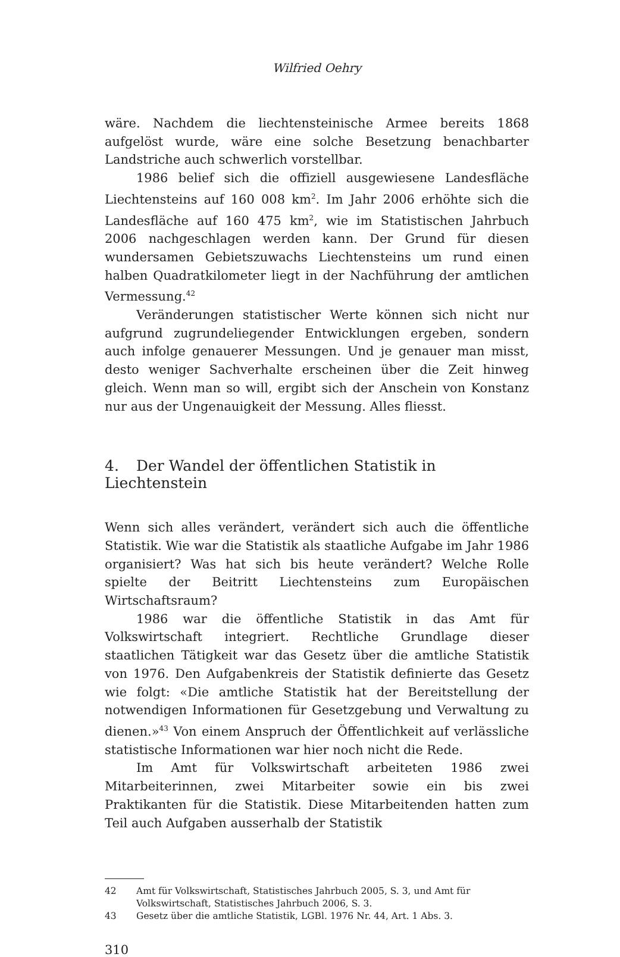Wilfried Oehry
wäre. Nachdem die liechtensteinische Armee bereits 1868 aufgelöst wurde, wäre eine solche Besetzung benachbarter Landstriche auch schwerlich vorstellbar.
1986 belief sich die offiziell ausgewiesene Landesfläche Liechtensteins auf 160 008 km<sup>2</sup>. Im Jahr 2006 erhöhte sich die Landesfläche auf 160 475 km<sup>2</sup>, wie im Statistischen Jahrbuch 2006 nachgeschlagen werden kann. Der Grund für diesen wundersamen Gebietszuwachs Liechtensteins um rund einen halben Quadratkilometer liegt in der Nachführung der amtlichen Vermessung.<sup>42</sup>
Veränderungen statistischer Werte können sich nicht nur aufgrund zugrundeliegender Entwicklungen ergeben, sondern auch infolge genauerer Messungen. Und je genauer man misst, desto weniger Sachverhalte erscheinen über die Zeit hinweg gleich. Wenn man so will, ergibt sich der Anschein von Konstanz nur aus der Ungenauigkeit der Messung. Alles fliesst.
4. Der Wandel der öffentlichen Statistik in Liechtenstein
Wenn sich alles verändert, verändert sich auch die öffentliche Statistik. Wie war die Statistik als staatliche Aufgabe im Jahr 1986 organisiert? Was hat sich bis heute verändert? Welche Rolle spielte der Beitritt Liechtensteins zum Europäischen Wirtschaftsraum?
1986 war die öffentliche Statistik in das Amt für Volkswirtschaft integriert. Rechtliche Grundlage dieser staatlichen Tätigkeit war das Gesetz über die amtliche Statistik von 1976. Den Aufgabenkreis der Statistik definierte das Gesetz wie folgt: «Die amtliche Statistik hat der Bereitstellung der notwendigen Informationen für Gesetzgebung und Verwaltung zu dienen.»<sup>43</sup> Von einem Anspruch der Öffentlichkeit auf verlässliche statistische Informationen war hier noch nicht die Rede.
Im Amt für Volkswirtschaft arbeiteten 1986 zwei Mitarbeiterinnen, zwei Mitarbeiter sowie ein bis zwei Praktikanten für die Statistik. Diese Mitarbeitenden hatten zum Teil auch Aufgaben ausserhalb der Statistik
42 Amt für Volkswirtschaft, Statistisches Jahrbuch 2005, S. 3, und Amt für Volkswirtschaft, Statistisches Jahrbuch 2006, S. 3.
43 Gesetz über die amtliche Statistik, LGBl. 1976 Nr. 44, Art. 1 Abs. 3.
310